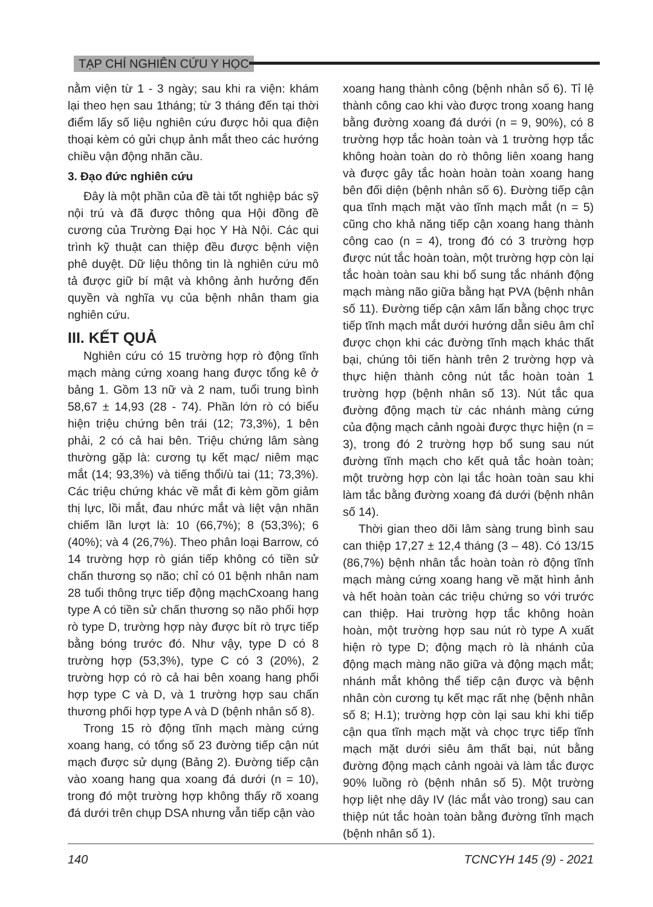TẠP CHÍ NGHIÊN CỨU Y HỌC
nằm viện từ 1 - 3 ngày; sau khi ra viện: khám lại theo hẹn sau 1tháng; từ 3 tháng đến tại thời điểm lấy số liệu nghiên cứu được hỏi qua điện thoại kèm có gửi chụp ảnh mắt theo các hướng chiều vận động nhãn cầu.
3. Đạo đức nghiên cứu
Đây là một phần của đề tài tốt nghiệp bác sỹ nội trú và đã được thông qua Hội đồng đề cương của Trường Đại học Y Hà Nội. Các qui trình kỹ thuật can thiệp đều được bệnh viện phê duyệt. Dữ liệu thông tin là nghiên cứu mô tả được giữ bí mật và không ảnh hưởng đến quyền và nghĩa vụ của bệnh nhân tham gia nghiên cứu.
III. KẾT QUẢ
Nghiên cứu có 15 trường hợp rò động tĩnh mạch màng cứng xoang hang được tổng kê ở bảng 1. Gồm 13 nữ và 2 nam, tuổi trung bình 58,67 ± 14,93 (28 - 74). Phần lớn rò có biểu hiện triệu chứng bên trái (12; 73,3%), 1 bên phải, 2 có cả hai bên. Triệu chứng lâm sàng thường gặp là: cương tụ kết mạc/ niêm mạc mắt (14; 93,3%) và tiếng thổi/ù tai (11; 73,3%). Các triệu chứng khác về mắt đi kèm gồm giảm thị lực, lồi mắt, đau nhức mắt và liệt vận nhãn chiếm lần lượt là: 10 (66,7%); 8 (53,3%); 6 (40%); và 4 (26,7%). Theo phân loại Barrow, có 14 trường hợp rò gián tiếp không có tiền sử chấn thương sọ não; chỉ có 01 bệnh nhân nam 28 tuổi thông trực tiếp động mạchCxoang hang type A có tiền sử chấn thương sọ não phối hợp rò type D, trường hợp này được bít rò trực tiếp bằng bóng trước đó. Như vậy, type D có 8 trường hợp (53,3%), type C có 3 (20%), 2 trường hợp có rò cả hai bên xoang hang phối hợp type C và D, và 1 trường hợp sau chấn thương phối hợp type A và D (bệnh nhân số 8).
Trong 15 rò động tĩnh mạch màng cứng xoang hang, có tổng số 23 đường tiếp cận nút mạch được sử dụng (Bảng 2). Đường tiếp cận vào xoang hang qua xoang đá dưới (n = 10), trong đó một trường hợp không thấy rõ xoang đá dưới trên chụp DSA nhưng vẫn tiếp cận vào
xoang hang thành công (bệnh nhân số 6). Tỉ lệ thành công cao khi vào được trong xoang hang bằng đường xoang đá dưới (n = 9, 90%), có 8 trường hợp tắc hoàn toàn và 1 trường hợp tắc không hoàn toàn do rò thông liên xoang hang và được gây tắc hoàn hoàn toàn xoang hang bên đối diện (bệnh nhân số 6). Đường tiếp cận qua tĩnh mạch mặt vào tĩnh mạch mắt (n = 5) cũng cho khả năng tiếp cận xoang hang thành công cao (n = 4), trong đó có 3 trường hợp được nút tắc hoàn toàn, một trường hợp còn lại tắc hoàn toàn sau khi bổ sung tắc nhánh động mạch màng não giữa bằng hạt PVA (bệnh nhân số 11). Đường tiếp cận xâm lấn bằng chọc trực tiếp tĩnh mạch mắt dưới hướng dẫn siêu âm chỉ được chọn khi các đường tĩnh mạch khác thất bại, chúng tôi tiến hành trên 2 trường hợp và thực hiện thành công nút tắc hoàn toàn 1 trường hợp (bệnh nhân số 13). Nút tắc qua đường động mạch từ các nhánh màng cứng của động mạch cảnh ngoài được thực hiện (n = 3), trong đó 2 trường hợp bổ sung sau nút đường tĩnh mạch cho kết quả tắc hoàn toàn; một trường hợp còn lại tắc hoàn toàn sau khi làm tắc bằng đường xoang đá dưới (bệnh nhân số 14).
Thời gian theo dõi lâm sàng trung bình sau can thiệp 17,27 ± 12,4 tháng (3 – 48). Có 13/15 (86,7%) bệnh nhân tắc hoàn toàn rò động tĩnh mạch màng cứng xoang hang về mặt hình ảnh và hết hoàn toàn các triệu chứng so với trước can thiệp. Hai trường hợp tắc không hoàn hoàn, một trường hợp sau nút rò type A xuất hiện rò type D; động mạch rò là nhánh của động mạch màng não giữa và động mạch mắt; nhánh mắt không thể tiếp cận được và bệnh nhân còn cương tụ kết mạc rất nhẹ (bệnh nhân số 8; H.1); trường hợp còn lại sau khi khi tiếp cận qua tĩnh mạch mặt và chọc trực tiếp tĩnh mạch mặt dưới siêu âm thất bại, nút bằng đường động mạch cảnh ngoài và làm tắc được 90% luồng rò (bệnh nhân số 5). Một trường hợp liệt nhẹ dây IV (lác mắt vào trong) sau can thiệp nút tắc hoàn toàn bằng đường tĩnh mạch (bệnh nhân số 1).
140 TCNCYH 145 (9) - 2021